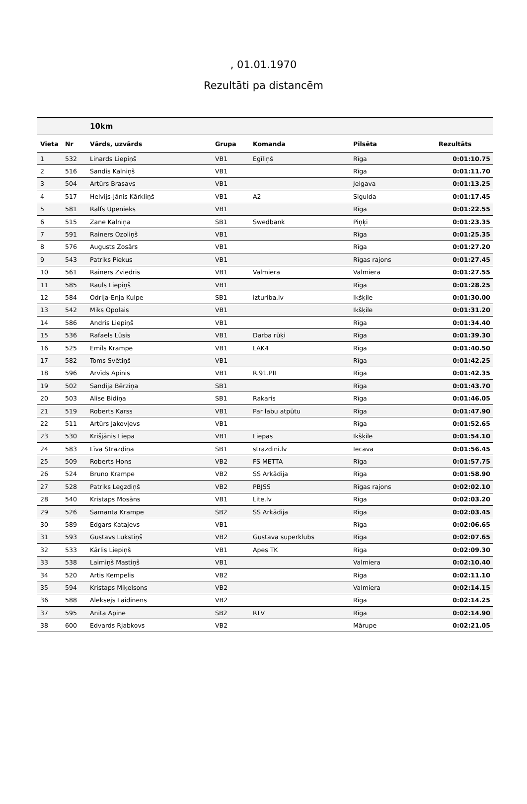, 01.01.1970
Rezultāti pa distancēm
| | | 10km | | | | |
| --- | --- | --- | --- | --- | --- | --- |
| Vieta | Nr | Vārds, uzvārds | Grupa | Komanda | Pilsēta | Rezultāts |
| 1 | 532 | Linards Liepiņš | VB1 | Egīliņš | Rīga | 0:01:10.75 |
| 2 | 516 | Sandis Kalniņš | VB1 | | Rīga | 0:01:11.70 |
| 3 | 504 | Artūrs Brasavs | VB1 | | Jelgava | 0:01:13.25 |
| 4 | 517 | Helvijs-Jānis Kārkliņš | VB1 | A2 | Sigulda | 0:01:17.45 |
| 5 | 581 | Ralfs Upenieks | VB1 | | Rīga | 0:01:22.55 |
| 6 | 515 | Zane Kalniņa | SB1 | Swedbank | Piņķi | 0:01:23.35 |
| 7 | 591 | Rainers Ozoliņš | VB1 | | Rīga | 0:01:25.35 |
| 8 | 576 | Augusts Zosārs | VB1 | | Rīga | 0:01:27.20 |
| 9 | 543 | Patriks Piekus | VB1 | | Rīgas rajons | 0:01:27.45 |
| 10 | 561 | Rainers Zviedris | VB1 | Valmiera | Valmiera | 0:01:27.55 |
| 11 | 585 | Rauls Liepiņš | VB1 | | Rīga | 0:01:28.25 |
| 12 | 584 | Odrija-Enja Kulpe | SB1 | izturiba.lv | Ikšķile | 0:01:30.00 |
| 13 | 542 | Miks Opolais | VB1 | | Ikšķile | 0:01:31.20 |
| 14 | 586 | Andris Liepiņš | VB1 | | Rīga | 0:01:34.40 |
| 15 | 536 | Rafaels Lūsis | VB1 | Darba rūķi | Rīga | 0:01:39.30 |
| 16 | 525 | Emīls Krampe | VB1 | LAK4 | Rīga | 0:01:40.50 |
| 17 | 582 | Toms Svētiņš | VB1 | | Rīga | 0:01:42.25 |
| 18 | 596 | Arvīds Apinis | VB1 | R.91.PII | Rīga | 0:01:42.35 |
| 19 | 502 | Sandija Bērziņa | SB1 | | Rīga | 0:01:43.70 |
| 20 | 503 | Alise Bidiņa | SB1 | Rakaris | Rīga | 0:01:46.05 |
| 21 | 519 | Roberts Karss | VB1 | Par labu atpūtu | Rīga | 0:01:47.90 |
| 22 | 511 | Artūrs Jakovļevs | VB1 | | Rīga | 0:01:52.65 |
| 23 | 530 | Krišjānis Liepa | VB1 | Liepas | Ikšķile | 0:01:54.10 |
| 24 | 583 | Līva Strazdiņa | SB1 | strazdini.lv | Iecava | 0:01:56.45 |
| 25 | 509 | Roberts Hons | VB2 | FS METTA | Rīga | 0:01:57.75 |
| 26 | 524 | Bruno Krampe | VB2 | SS Arkādija | Rīga | 0:01:58.90 |
| 27 | 528 | Patriks Legzdiņš | VB2 | PBJSS | Rīgas rajons | 0:02:02.10 |
| 28 | 540 | Kristaps Mosāns | VB1 | Lite.lv | Rīga | 0:02:03.20 |
| 29 | 526 | Samanta Krampe | SB2 | SS Arkādija | Rīga | 0:02:03.45 |
| 30 | 589 | Edgars Katajevs | VB1 | | Rīga | 0:02:06.65 |
| 31 | 593 | Gustavs Lukstiņš | VB2 | Gustava superklubs | Rīga | 0:02:07.65 |
| 32 | 533 | Kārlis Liepiņš | VB1 | Apes TK | Rīga | 0:02:09.30 |
| 33 | 538 | Laimiņš Mastiņš | VB1 | | Valmiera | 0:02:10.40 |
| 34 | 520 | Artis Kempelis | VB2 | | Riga | 0:02:11.10 |
| 35 | 594 | Kristaps Miķelsons | VB2 | | Valmiera | 0:02:14.15 |
| 36 | 588 | Aleksejs Laidinens | VB2 | | Rīga | 0:02:14.25 |
| 37 | 595 | Anita Apine | SB2 | RTV | Rīga | 0:02:14.90 |
| 38 | 600 | Edvards Rjabkovs | VB2 | | Mārupe | 0:02:21.05 |